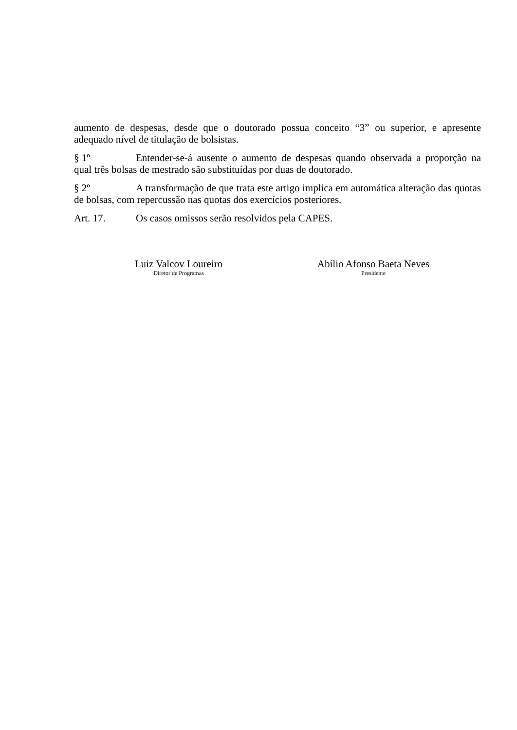aumento de despesas, desde que o doutorado possua conceito “3” ou superior, e apresente adequado nível de titulação de bolsistas.
§ 1º Entender-se-á ausente o aumento de despesas quando observada a proporção na qual três bolsas de mestrado são substituídas por duas de doutorado.
§ 2º A transformação de que trata este artigo implica em automática alteração das quotas de bolsas, com repercussão nas quotas dos exercícios posteriores.
Art. 17. Os casos omissos serão resolvidos pela CAPES.
Luiz Valcov Loureiro
Diretor de Programas
Abílio Afonso Baeta Neves
Presidente